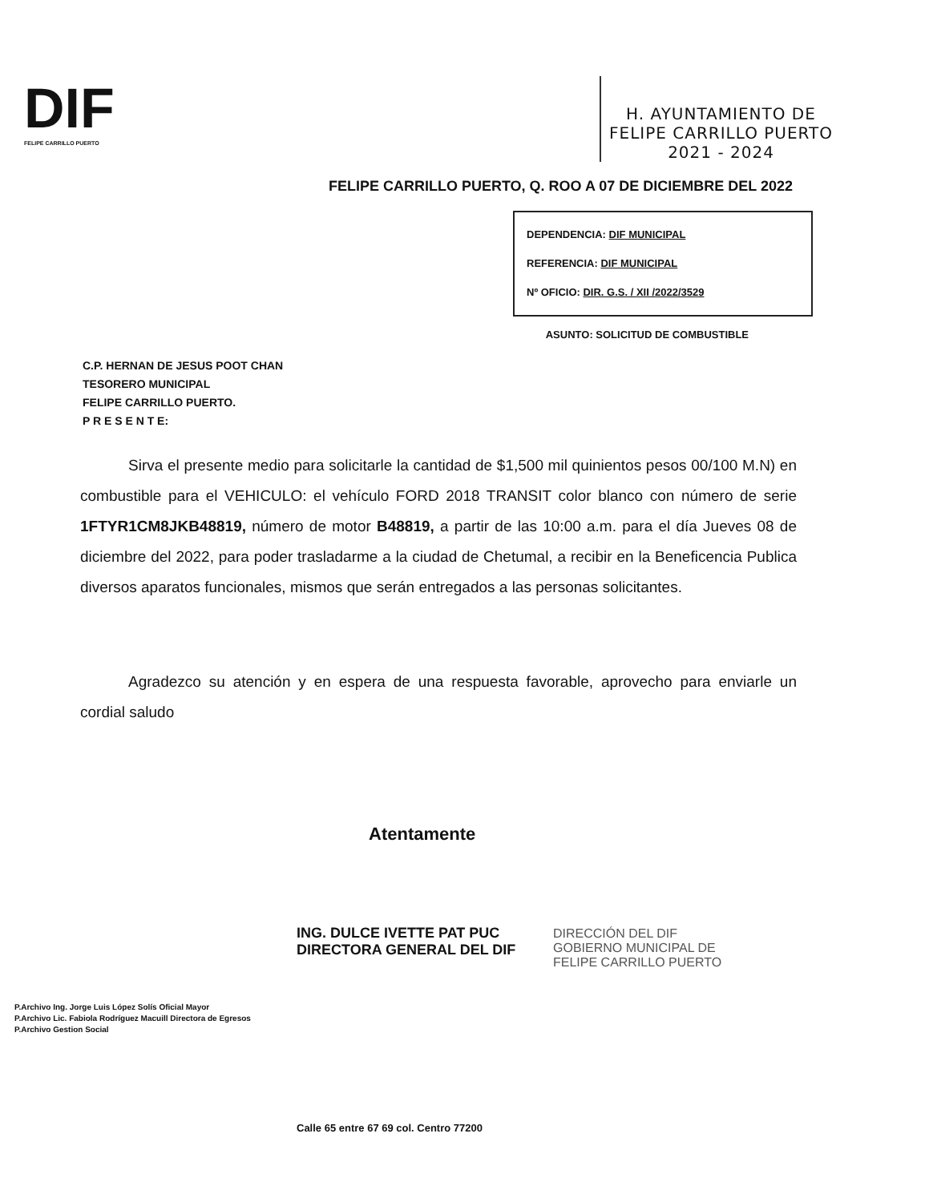DIF
FELIPE CARRILLO PUERTO
H. AYUNTAMIENTO DE
FELIPE CARRILLO PUERTO
2021 - 2024
FELIPE CARRILLO PUERTO, Q. ROO A 07 DE DICIEMBRE DEL 2022
DEPENDENCIA: DIF MUNICIPAL
REFERENCIA: DIF MUNICIPAL
Nº OFICIO: DIR. G.S. / XII /2022/3529
ASUNTO: SOLICITUD DE COMBUSTIBLE
C.P. HERNAN DE JESUS POOT CHAN
TESORERO MUNICIPAL
FELIPE CARRILLO PUERTO.
P R E S E N T E:
Sirva el presente medio para solicitarle la cantidad de $1,500 mil quinientos pesos 00/100 M.N) en combustible para el VEHICULO: el vehículo FORD 2018 TRANSIT color blanco con número de serie 1FTYR1CM8JKB48819, número de motor B48819, a partir de las 10:00 a.m. para el día Jueves 08 de diciembre del 2022, para poder trasladarme a la ciudad de Chetumal, a recibir en la Beneficencia Publica diversos aparatos funcionales, mismos que serán entregados a las personas solicitantes.
Agradezco su atención y en espera de una respuesta favorable, aprovecho para enviarle un cordial saludo
Atentamente
ING. DULCE IVETTE PAT PUC
DIRECTORA GENERAL DEL DIF
DIRECCIÓN DEL DIF
GOBIERNO MUNICIPAL DE
FELIPE CARRILLO PUERTO
P.Archivo Ing. Jorge Luis López Solís Oficial Mayor
P.Archivo Lic. Fabiola Rodríguez Macuill Directora de Egresos
P.Archivo Gestion Social
Calle 65 entre 67 69 col. Centro 77200